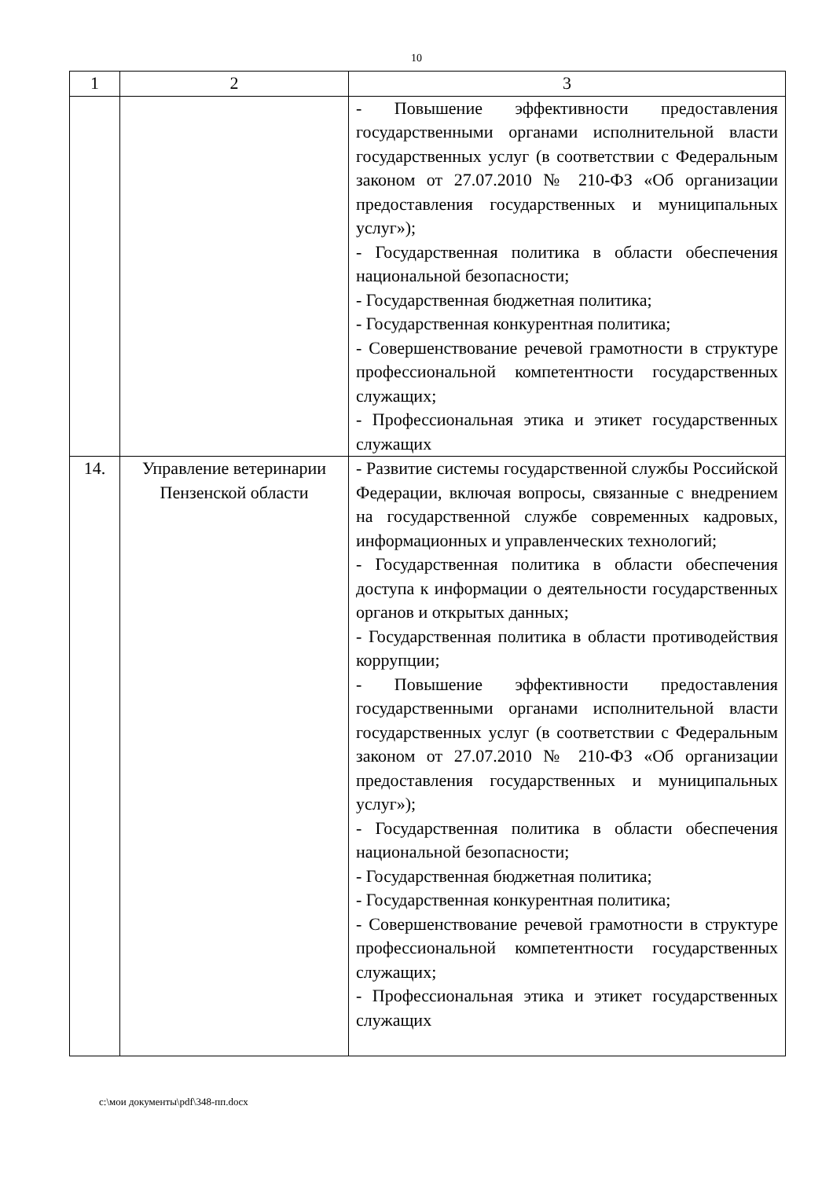10
| 1 | 2 | 3 |
| --- | --- | --- |
| | | - Повышение эффективности предоставления государственными органами исполнительной власти государственных услуг (в соответствии с Федеральным законом от 27.07.2010 № 210-ФЗ «Об организации предоставления государственных и муниципальных услуг»); - Государственная политика в области обеспечения национальной безопасности; - Государственная бюджетная политика; - Государственная конкурентная политика; - Совершенствование речевой грамотности в структуре профессиональной компетентности государственных служащих; - Профессиональная этика и этикет государственных служащих |
| 14. | Управление ветеринарии Пензенской области | - Развитие системы государственной службы Российской Федерации, включая вопросы, связанные с внедрением на государственной службе современных кадровых, информационных и управленческих технологий; - Государственная политика в области обеспечения доступа к информации о деятельности государственных органов и открытых данных; - Государственная политика в области противодействия коррупции; - Повышение эффективности предоставления государственными органами исполнительной власти государственных услуг (в соответствии с Федеральным законом от 27.07.2010 № 210-ФЗ «Об организации предоставления государственных и муниципальных услуг»); - Государственная политика в области обеспечения национальной безопасности; - Государственная бюджетная политика; - Государственная конкурентная политика; - Совершенствование речевой грамотности в структуре профессиональной компетентности государственных служащих; - Профессиональная этика и этикет государственных служащих |
c:\мои документы\pdf\348-пп.docx